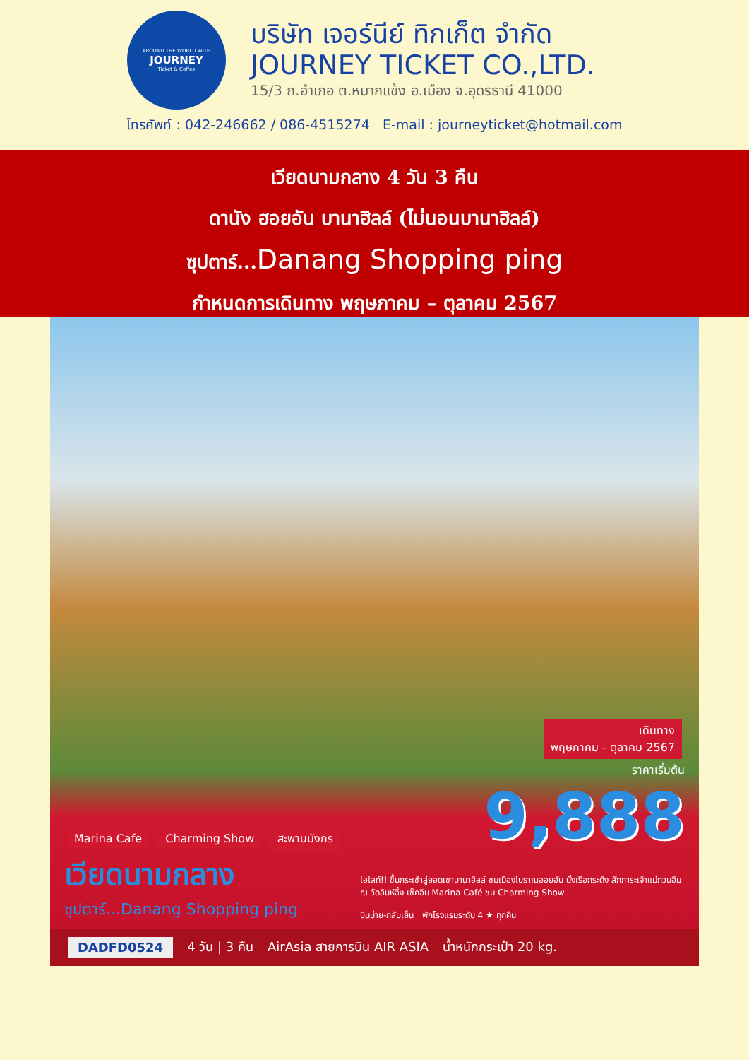AROUND THE WORLD WITH
JOURNEY
Ticket & Coffee
บริษัท เจอร์นีย์ ทิกเก็ต จำกัด
JOURNEY TICKET CO.,LTD.
15/3 ถ.อำเภอ ต.หมากแข้ง อ.เมือง จ.อุดรธานี 41000
โทรศัพท์ : 042-246662 / 086-4515274 E-mail : journeyticket@hotmail.com
เวียดนามกลาง 4 วัน 3 คืน
ดานัง ฮอยอัน บานาฮิลล์ (ไม่นอนบานาฮิลล์)
ซุปตาร์...Danang Shopping ping
กำหนดการเดินทาง พฤษภาคม – ตุลาคม 2567
Marina Cafe Charming Show สะพานมังกร
เดินทาง
พฤษภาคม - ตุลาคม 2567
ราคาเริ่มต้น
9,888
เวียดนามกลาง
ซุปตาร์...Danang Shopping ping
ไฮไลท์!! ขึ้นกระเช้าสู่ยอดเขาบานาฮิลล์ ชมเมืองโบราณฮอยอัน นั่งเรือกระด้ง สักการะเจ้าแม่กวนอิม ณ วัดลินห์อึ๋ง เช็คอิน Marina Café ชม Charming Show
บินบ่าย-กลับเย็น พักโรงแรมระดับ 4 ★ ทุกคืน
DADFD0524 4 วัน | 3 คืน AirAsia สายการบิน AIR ASIA น้ำหนักกระเป๋า 20 kg.